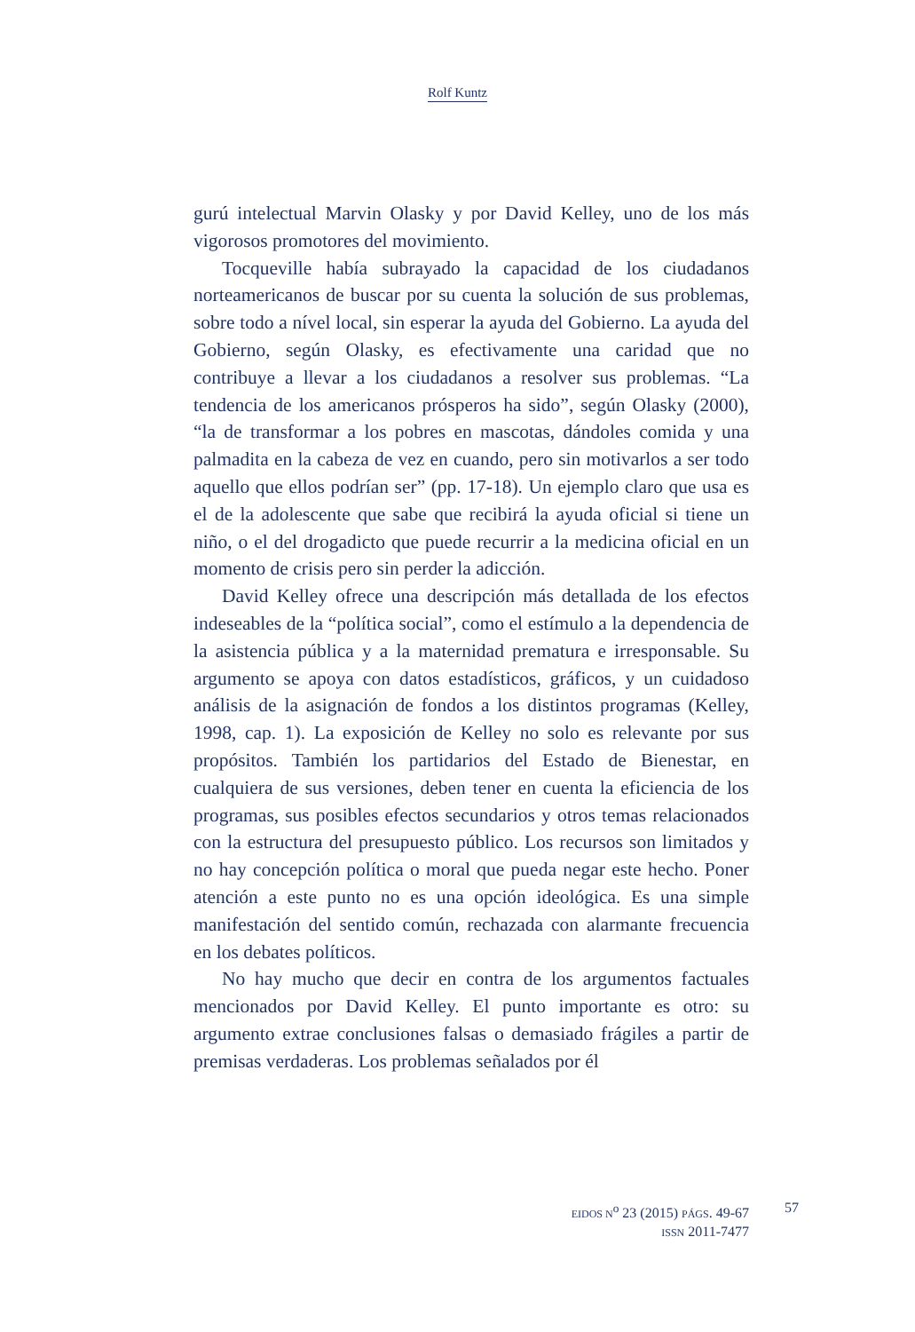Rolf Kuntz
gurú intelectual Marvin Olasky y por David Kelley, uno de los más vigorosos promotores del movimiento.
Tocqueville había subrayado la capacidad de los ciudadanos norteamericanos de buscar por su cuenta la solución de sus problemas, sobre todo a nível local, sin esperar la ayuda del Gobierno. La ayuda del Gobierno, según Olasky, es efectivamente una caridad que no contribuye a llevar a los ciudadanos a resolver sus problemas. “La tendencia de los americanos prósperos ha sido”, según Olasky (2000), “la de transformar a los pobres en mascotas, dándoles comida y una palmadita en la cabeza de vez en cuando, pero sin motivarlos a ser todo aquello que ellos podrían ser” (pp. 17-18). Un ejemplo claro que usa es el de la adolescente que sabe que recibirá la ayuda oficial si tiene un niño, o el del drogadicto que puede recurrir a la medicina oficial en un momento de crisis pero sin perder la adicción.
David Kelley ofrece una descripción más detallada de los efectos indeseables de la “política social”, como el estímulo a la dependencia de la asistencia pública y a la maternidad prematura e irresponsable. Su argumento se apoya con datos estadísticos, gráficos, y un cuidadoso análisis de la asignación de fondos a los distintos programas (Kelley, 1998, cap. 1). La exposición de Kelley no solo es relevante por sus propósitos. También los partidarios del Estado de Bienestar, en cualquiera de sus versiones, deben tener en cuenta la eficiencia de los programas, sus posibles efectos secundarios y otros temas relacionados con la estructura del presupuesto público. Los recursos son limitados y no hay concepción política o moral que pueda negar este hecho. Poner atención a este punto no es una opción ideológica. Es una simple manifestación del sentido común, rechazada con alarmante frecuencia en los debates políticos.
No hay mucho que decir en contra de los argumentos factuales mencionados por David Kelley. El punto importante es otro: su argumento extrae conclusiones falsas o demasiado frágiles a partir de premisas verdaderas. Los problemas señalados por él
EIDOS N<sup>o</sup> 23 (2015) PÁGS. 49-67
ISSN 2011-7477
57